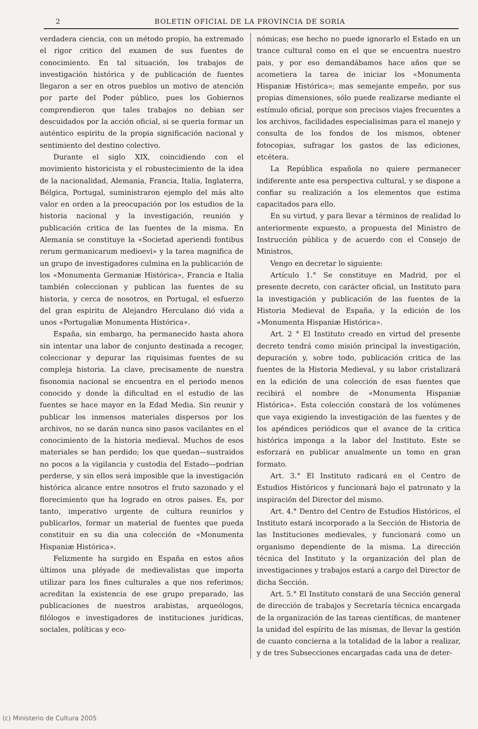2 BOLETIN OFICIAL DE LA PROVINCIA DE SORIA
verdadera ciencia, con un método propio, ha extremado el rigor critico del examen de sus fuentes de conocimiento. En tal situación, los trabajos de investigación histórica y de publicación de fuentes llegaron a ser en otros pueblos un motivo de atención por parte del Poder público, pues los Gobiernos comprendieron que tales trabajos no debian ser descuidados por la acción oficial, si se queria formar un auténtico espiritu de la propia significación nacional y sentimiento del destino colectivo.
Durante el siglo XIX, coincidiendo con el movimiento historicista y el robustecimiento de la idea de la nacionalidad, Alemania, Francia, Italia, Inglaterra, Bélgica, Portugal, suministraron ejemplo del más alto valor en orden a la preocupación por los estudios de la historia nacional y la investigación, reunión y publicación critica de las fuentes de la misma. En Alemania se constituye la «Societad aperiendi fontibus rerum germanicarum medioevi» y la tarea magnifica de un grupo de investigadores culmina en la publicación de los «Monumenta Germaniæ Histórica», Francia e Italia también coleccionan y publican las fuentes de su historia, y cerca de nosotros, en Portugal, el esfuerzo del gran espiritu de Alejandro Herculano dió vida a unos «Portugaliæ Monumenta Histórica».
España, sin embargo, ha permanecido hasta ahora sin intentar una labor de conjunto destinada a recoger, coleccionar y depurar las riquisimas fuentes de su compleja historia. La clave, precisamente de nuestra fisonomia nacional se encuentra en el periodo menos conocido y donde la dificultad en el estudio de las fuentes se hace mayor en la Edad Media. Sin reunir y publicar los inmensos materiales dispersos por los archivos, no se darán nunca sino pasos vacilantes en el conocimiento de la historia medieval. Muchos de esos materiales se han perdido; los que quedan—sustraidos no pocos a la vigilancia y custodia del Estado—podrian perderse, y sin ellos será imposible que la investigación histórica alcance entre nosotros el fruto sazonado y el florecimiento que ha logrado en otros paises. Es, por tanto, imperativo urgente de cultura reunirlos y publicarlos, formar un material de fuentes que pueda constituir en su dia una colección de «Monumenta Hispaniæ Histórica».
Felizmente ha surgido en España en estos años últimos una pléyade de medievalistas que importa utilizar para los fines culturales a que nos referimos; acreditan la existencia de ese grupo preparado, las publicaciones de nuestros arabistas, arqueólogos, filólogos e investigadores de instituciones jurídicas, sociales, políticas y eco-
nómicas; ese hecho no puede ignorarlo el Estado en un trance cultural como en el que se encuentra nuestro pais, y por eso demandábamos hace años que se acometiera la tarea de iniciar los «Monumenta Hispaniæ Histórica»; mas semejante empeño, por sus propias dimensiones, sólo puede realizarse mediante el estímulo oficial, porque son precisos viajes frecuentes a los archivos, facilidades especialisimas para el manejo y consulta de los fondos de los mismos, obtener fotocopias, sufragar los gastos de las ediciones, etcétera.
La República española no quiere permanecer indiferente ante esa perspectiva cultural, y se dispone a confiar su realización a los elementos que estima capacitados para ello.
En su virtud, y para llevar a términos de realidad lo anteriormente expuesto, a propuesta del Ministro de Instrucción pública y de acuerdo con el Consejo de Ministros,
Vengo en decretar lo siguiente:
Artículo 1.° Se constituye en Madrid, por el presente decreto, con carácter oficial, un Instituto para la investigación y publicación de las fuentes de la Historia Medieval de España, y la edición de los «Monumenta Hispaniæ Histórica».
Art. 2 ° El Instituto creado en virtud del presente decreto tendrá como misión principal la investigación, depuración y, sobre todo, publicación critica de las fuentes de la Historia Medieval, y su labor cristalizará en la edición de una colección de esas fuentes que recibirá el nombre de «Monumenta Hispaniæ Histórica». Esta colección constará de los volúmenes que vaya exigiendo la investigación de las fuentes y de los apéndices periódicos que el avance de la critica histórica imponga a la labor del Instituto. Este se esforzará en publicar anualmente un tomo en gran formato.
Art. 3.° El Instituto radicará en el Centro de Estudios Históricos y funcionará bajo el patronato y la inspiración del Director del mismo.
Art. 4.° Dentro del Centro de Estudios Históricos, el Instituto estará incorporado a la Sección de Historia de las Instituciones medievales, y funcionará como un organismo dependiente de la misma. La dirección técnica del Instituto y la organización del plan de investigaciones y trabajos estará a cargo del Director de dicha Sección.
Art. 5.° El Instituto constará de una Sección general de dirección de trabajos y Secretaría técnica encargada de la organización de las tareas científicas, de mantener la unidad del espíritu de las mismas, de llevar la gestión de cuanto concierna a la totalidad de la labor a realizar, y de tres Subsecciones encargadas cada una de deter-
(c) Ministerio de Cultura 2005